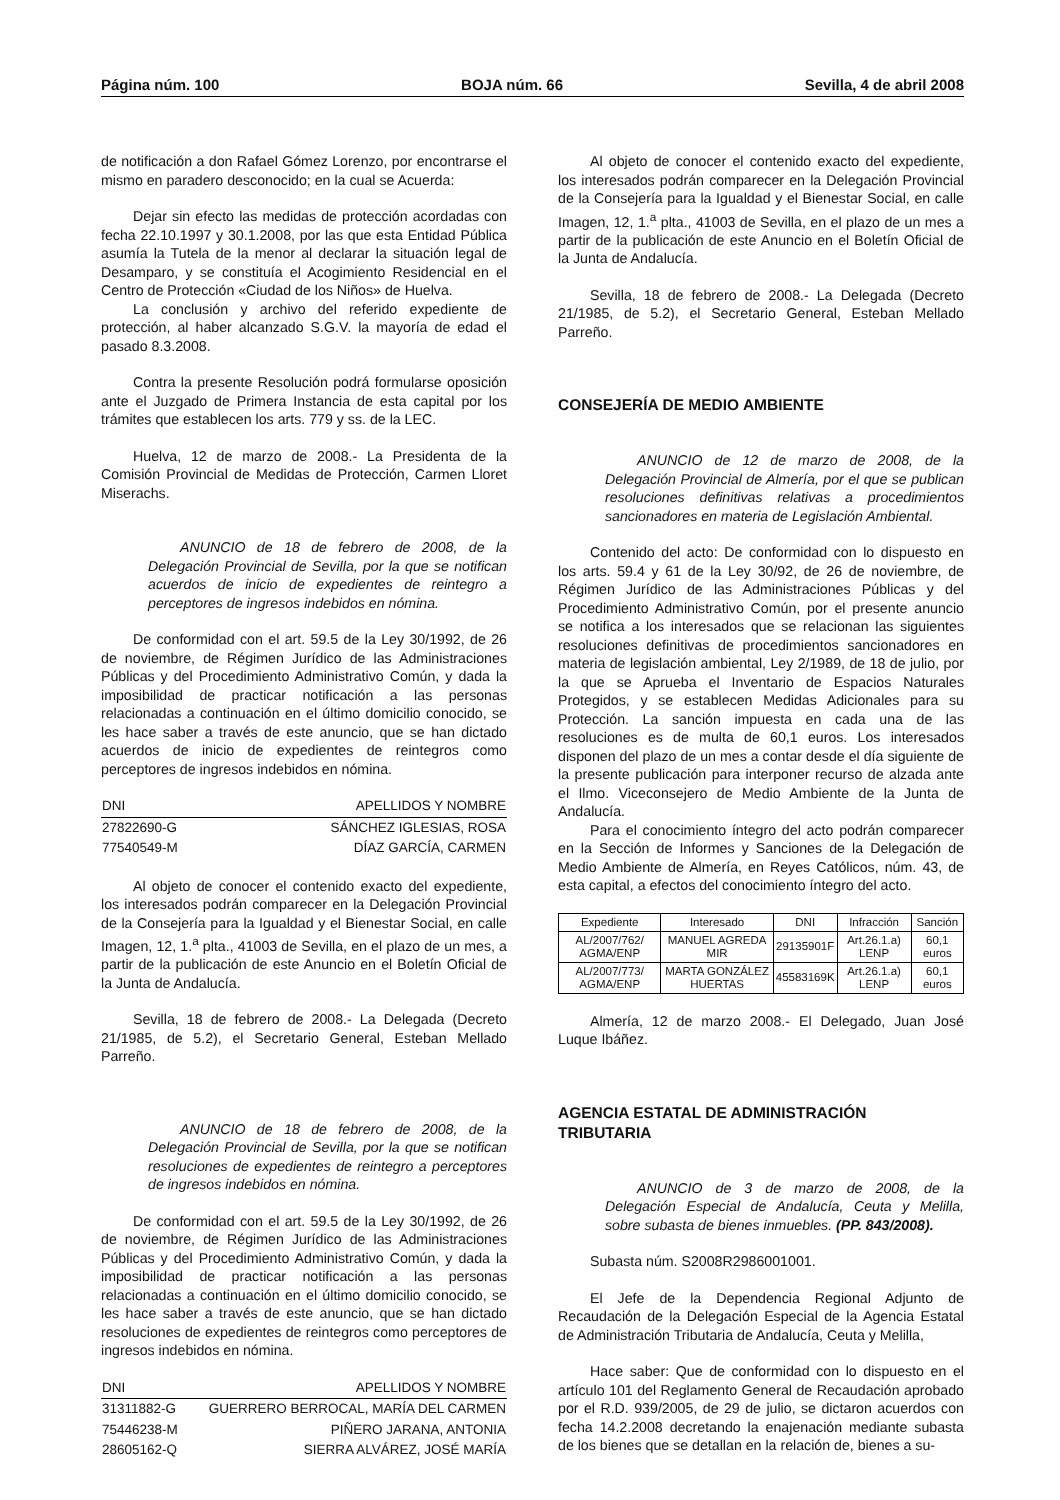Página núm. 100 BOJA núm. 66 Sevilla, 4 de abril 2008
de notificación a don Rafael Gómez Lorenzo, por encontrarse el mismo en paradero desconocido; en la cual se Acuerda:
Dejar sin efecto las medidas de protección acordadas con fecha 22.10.1997 y 30.1.2008, por las que esta Entidad Pública asumía la Tutela de la menor al declarar la situación legal de Desamparo, y se constituía el Acogimiento Residencial en el Centro de Protección «Ciudad de los Niños» de Huelva.
La conclusión y archivo del referido expediente de protección, al haber alcanzado S.G.V. la mayoría de edad el pasado 8.3.2008.
Contra la presente Resolución podrá formularse oposición ante el Juzgado de Primera Instancia de esta capital por los trámites que establecen los arts. 779 y ss. de la LEC.
Huelva, 12 de marzo de 2008.- La Presidenta de la Comisión Provincial de Medidas de Protección, Carmen Lloret Miserachs.
ANUNCIO de 18 de febrero de 2008, de la Delegación Provincial de Sevilla, por la que se notifican acuerdos de inicio de expedientes de reintegro a perceptores de ingresos indebidos en nómina.
De conformidad con el art. 59.5 de la Ley 30/1992, de 26 de noviembre, de Régimen Jurídico de las Administraciones Públicas y del Procedimiento Administrativo Común, y dada la imposibilidad de practicar notificación a las personas relacionadas a continuación en el último domicilio conocido, se les hace saber a través de este anuncio, que se han dictado acuerdos de inicio de expedientes de reintegros como perceptores de ingresos indebidos en nómina.
| DNI | APELLIDOS Y NOMBRE |
| --- | --- |
| 27822690-G | SÁNCHEZ IGLESIAS, ROSA |
| 77540549-M | DÍAZ GARCÍA, CARMEN |
Al objeto de conocer el contenido exacto del expediente, los interesados podrán comparecer en la Delegación Provincial de la Consejería para la Igualdad y el Bienestar Social, en calle Imagen, 12, 1.<sup>a</sup> plta., 41003 de Sevilla, en el plazo de un mes, a partir de la publicación de este Anuncio en el Boletín Oficial de la Junta de Andalucía.
Sevilla, 18 de febrero de 2008.- La Delegada (Decreto 21/1985, de 5.2), el Secretario General, Esteban Mellado Parreño.
ANUNCIO de 18 de febrero de 2008, de la Delegación Provincial de Sevilla, por la que se notifican resoluciones de expedientes de reintegro a perceptores de ingresos indebidos en nómina.
De conformidad con el art. 59.5 de la Ley 30/1992, de 26 de noviembre, de Régimen Jurídico de las Administraciones Públicas y del Procedimiento Administrativo Común, y dada la imposibilidad de practicar notificación a las personas relacionadas a continuación en el último domicilio conocido, se les hace saber a través de este anuncio, que se han dictado resoluciones de expedientes de reintegros como perceptores de ingresos indebidos en nómina.
| DNI | APELLIDOS Y NOMBRE |
| --- | --- |
| 31311882-G | GUERRERO BERROCAL, MARÍA DEL CARMEN |
| 75446238-M | PIÑERO JARANA, ANTONIA |
| 28605162-Q | SIERRA ALVÁREZ, JOSÉ MARÍA |
Al objeto de conocer el contenido exacto del expediente, los interesados podrán comparecer en la Delegación Provincial de la Consejería para la Igualdad y el Bienestar Social, en calle Imagen, 12, 1.<sup>a</sup> plta., 41003 de Sevilla, en el plazo de un mes a partir de la publicación de este Anuncio en el Boletín Oficial de la Junta de Andalucía.
Sevilla, 18 de febrero de 2008.- La Delegada (Decreto 21/1985, de 5.2), el Secretario General, Esteban Mellado Parreño.
CONSEJERÍA DE MEDIO AMBIENTE
ANUNCIO de 12 de marzo de 2008, de la Delegación Provincial de Almería, por el que se publican resoluciones definitivas relativas a procedimientos sancionadores en materia de Legislación Ambiental.
Contenido del acto: De conformidad con lo dispuesto en los arts. 59.4 y 61 de la Ley 30/92, de 26 de noviembre, de Régimen Jurídico de las Administraciones Públicas y del Procedimiento Administrativo Común, por el presente anuncio se notifica a los interesados que se relacionan las siguientes resoluciones definitivas de procedimientos sancionadores en materia de legislación ambiental, Ley 2/1989, de 18 de julio, por la que se Aprueba el Inventario de Espacios Naturales Protegidos, y se establecen Medidas Adicionales para su Protección. La sanción impuesta en cada una de las resoluciones es de multa de 60,1 euros. Los interesados disponen del plazo de un mes a contar desde el día siguiente de la presente publicación para interponer recurso de alzada ante el Ilmo. Viceconsejero de Medio Ambiente de la Junta de Andalucía.
Para el conocimiento íntegro del acto podrán comparecer en la Sección de Informes y Sanciones de la Delegación de Medio Ambiente de Almería, en Reyes Católicos, núm. 43, de esta capital, a efectos del conocimiento íntegro del acto.
| Expediente | Interesado | DNI | Infracción | Sanción |
| --- | --- | --- | --- | --- |
| AL/2007/762/ AGMA/ENP | MANUEL AGREDA MIR | 29135901F | Art.26.1.a) LENP | 60,1 euros |
| AL/2007/773/ AGMA/ENP | MARTA GONZÁLEZ HUERTAS | 45583169K | Art.26.1.a) LENP | 60,1 euros |
Almería, 12 de marzo 2008.- El Delegado, Juan José Luque Ibáñez.
AGENCIA ESTATAL DE ADMINISTRACIÓN TRIBUTARIA
ANUNCIO de 3 de marzo de 2008, de la Delegación Especial de Andalucía, Ceuta y Melilla, sobre subasta de bienes inmuebles. (PP. 843/2008).
Subasta núm. S2008R2986001001.
El Jefe de la Dependencia Regional Adjunto de Recaudación de la Delegación Especial de la Agencia Estatal de Administración Tributaria de Andalucía, Ceuta y Melilla,
Hace saber: Que de conformidad con lo dispuesto en el artículo 101 del Reglamento General de Recaudación aprobado por el R.D. 939/2005, de 29 de julio, se dictaron acuerdos con fecha 14.2.2008 decretando la enajenación mediante subasta de los bienes que se detallan en la relación de, bienes a su-